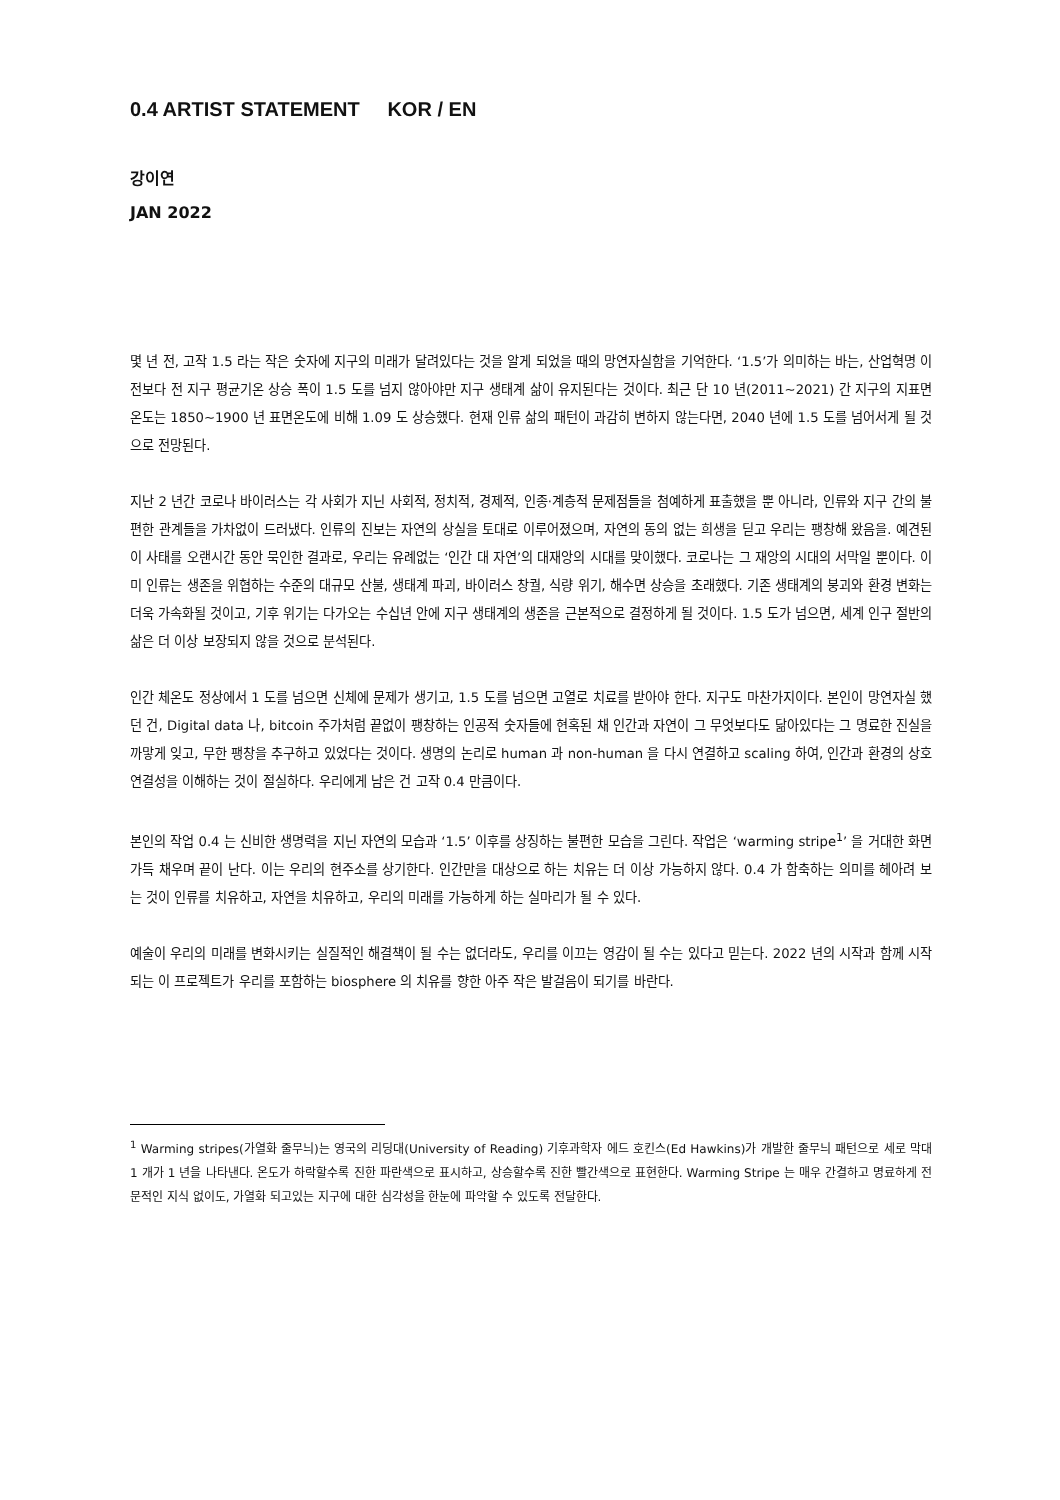0.4 ARTIST STATEMENT KOR / EN
강이연
JAN 2022
몇 년 전, 고작 1.5 라는 작은 숫자에 지구의 미래가 달려있다는 것을 알게 되었을 때의 망연자실함을 기억한다. ‘1.5’가 의미하는 바는, 산업혁명 이전보다 전 지구 평균기온 상승 폭이 1.5 도를 넘지 않아야만 지구 생태계 삶이 유지된다는 것이다. 최근 단 10 년(2011~2021) 간 지구의 지표면 온도는 1850~1900 년 표면온도에 비해 1.09 도 상승했다. 현재 인류 삶의 패턴이 과감히 변하지 않는다면, 2040 년에 1.5 도를 넘어서게 될 것으로 전망된다.
지난 2 년간 코로나 바이러스는 각 사회가 지닌 사회적, 정치적, 경제적, 인종·계층적 문제점들을 첨예하게 표출했을 뿐 아니라, 인류와 지구 간의 불편한 관계들을 가차없이 드러냈다. 인류의 진보는 자연의 상실을 토대로 이루어졌으며, 자연의 동의 없는 희생을 딛고 우리는 팽창해 왔음을. 예견된 이 사태를 오랜시간 동안 묵인한 결과로, 우리는 유례없는 ‘인간 대 자연’의 대재앙의 시대를 맞이했다. 코로나는 그 재앙의 시대의 서막일 뿐이다. 이미 인류는 생존을 위협하는 수준의 대규모 산불, 생태계 파괴, 바이러스 창궐, 식량 위기, 해수면 상승을 초래했다. 기존 생태계의 붕괴와 환경 변화는 더욱 가속화될 것이고, 기후 위기는 다가오는 수십년 안에 지구 생태계의 생존을 근본적으로 결정하게 될 것이다. 1.5 도가 넘으면, 세계 인구 절반의 삶은 더 이상 보장되지 않을 것으로 분석된다.
인간 체온도 정상에서 1 도를 넘으면 신체에 문제가 생기고, 1.5 도를 넘으면 고열로 치료를 받아야 한다. 지구도 마찬가지이다. 본인이 망연자실 했던 건, Digital data 나, bitcoin 주가처럼 끝없이 팽창하는 인공적 숫자들에 현혹된 채 인간과 자연이 그 무엇보다도 닮아있다는 그 명료한 진실을 까맣게 잊고, 무한 팽창을 추구하고 있었다는 것이다. 생명의 논리로 human 과 non-human 을 다시 연결하고 scaling 하여, 인간과 환경의 상호연결성을 이해하는 것이 절실하다. 우리에게 남은 건 고작 0.4 만큼이다.
본인의 작업 0.4 는 신비한 생명력을 지닌 자연의 모습과 ‘1.5’ 이후를 상징하는 불편한 모습을 그린다. 작업은 ‘warming stripe<sup>1</sup>’ 을 거대한 화면 가득 채우며 끝이 난다. 이는 우리의 현주소를 상기한다. 인간만을 대상으로 하는 치유는 더 이상 가능하지 않다. 0.4 가 함축하는 의미를 헤아려 보는 것이 인류를 치유하고, 자연을 치유하고, 우리의 미래를 가능하게 하는 실마리가 될 수 있다.
예술이 우리의 미래를 변화시키는 실질적인 해결책이 될 수는 없더라도, 우리를 이끄는 영감이 될 수는 있다고 믿는다. 2022 년의 시작과 함께 시작되는 이 프로젝트가 우리를 포함하는 biosphere 의 치유를 향한 아주 작은 발걸음이 되기를 바란다.
<sup>1</sup> Warming stripes(가열화 줄무늬)는 영국의 리딩대(University of Reading) 기후과학자 에드 호킨스(Ed Hawkins)가 개발한 줄무늬 패턴으로 세로 막대 1 개가 1 년을 나타낸다. 온도가 하락할수록 진한 파란색으로 표시하고, 상승할수록 진한 빨간색으로 표현한다. Warming Stripe 는 매우 간결하고 명료하게 전문적인 지식 없이도, 가열화 되고있는 지구에 대한 심각성을 한눈에 파악할 수 있도록 전달한다.